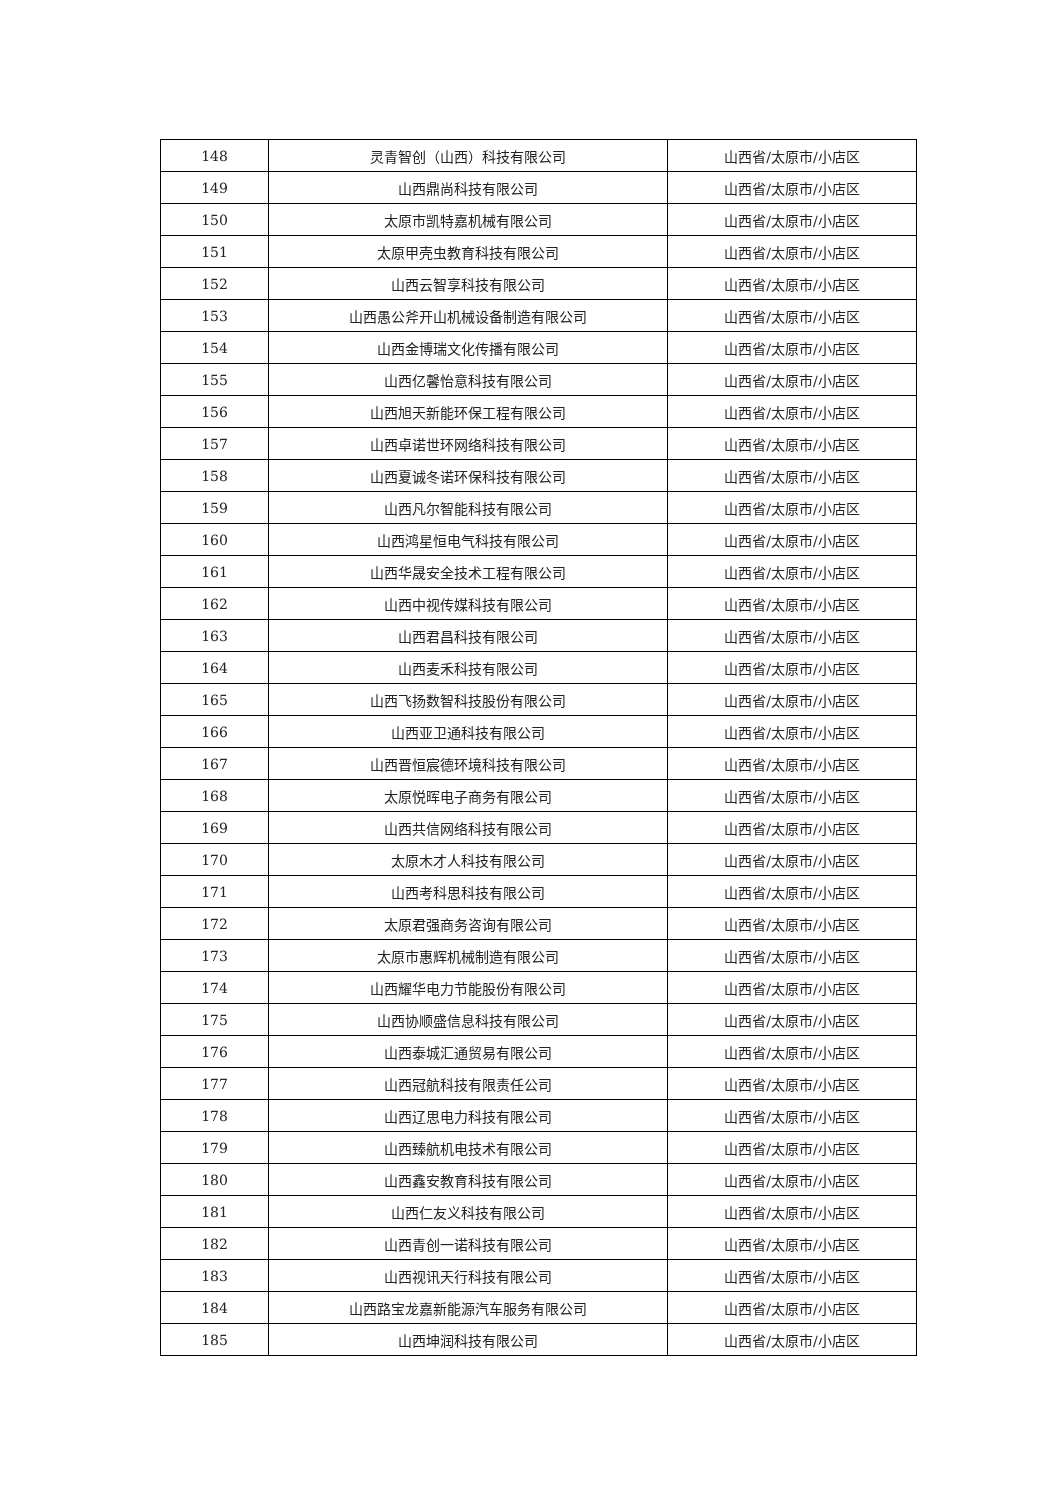| 148 | 灵青智创（山西）科技有限公司 | 山西省/太原市/小店区 |
| 149 | 山西鼎尚科技有限公司 | 山西省/太原市/小店区 |
| 150 | 太原市凯特嘉机械有限公司 | 山西省/太原市/小店区 |
| 151 | 太原甲壳虫教育科技有限公司 | 山西省/太原市/小店区 |
| 152 | 山西云智享科技有限公司 | 山西省/太原市/小店区 |
| 153 | 山西愚公斧开山机械设备制造有限公司 | 山西省/太原市/小店区 |
| 154 | 山西金博瑞文化传播有限公司 | 山西省/太原市/小店区 |
| 155 | 山西亿馨怡意科技有限公司 | 山西省/太原市/小店区 |
| 156 | 山西旭天新能环保工程有限公司 | 山西省/太原市/小店区 |
| 157 | 山西卓诺世环网络科技有限公司 | 山西省/太原市/小店区 |
| 158 | 山西夏诚冬诺环保科技有限公司 | 山西省/太原市/小店区 |
| 159 | 山西凡尔智能科技有限公司 | 山西省/太原市/小店区 |
| 160 | 山西鸿星恒电气科技有限公司 | 山西省/太原市/小店区 |
| 161 | 山西华晟安全技术工程有限公司 | 山西省/太原市/小店区 |
| 162 | 山西中视传媒科技有限公司 | 山西省/太原市/小店区 |
| 163 | 山西君昌科技有限公司 | 山西省/太原市/小店区 |
| 164 | 山西麦禾科技有限公司 | 山西省/太原市/小店区 |
| 165 | 山西飞扬数智科技股份有限公司 | 山西省/太原市/小店区 |
| 166 | 山西亚卫通科技有限公司 | 山西省/太原市/小店区 |
| 167 | 山西晋恒宸德环境科技有限公司 | 山西省/太原市/小店区 |
| 168 | 太原悦晖电子商务有限公司 | 山西省/太原市/小店区 |
| 169 | 山西共信网络科技有限公司 | 山西省/太原市/小店区 |
| 170 | 太原木才人科技有限公司 | 山西省/太原市/小店区 |
| 171 | 山西考科思科技有限公司 | 山西省/太原市/小店区 |
| 172 | 太原君强商务咨询有限公司 | 山西省/太原市/小店区 |
| 173 | 太原市惠辉机械制造有限公司 | 山西省/太原市/小店区 |
| 174 | 山西耀华电力节能股份有限公司 | 山西省/太原市/小店区 |
| 175 | 山西协顺盛信息科技有限公司 | 山西省/太原市/小店区 |
| 176 | 山西泰城汇通贸易有限公司 | 山西省/太原市/小店区 |
| 177 | 山西冠航科技有限责任公司 | 山西省/太原市/小店区 |
| 178 | 山西辽思电力科技有限公司 | 山西省/太原市/小店区 |
| 179 | 山西臻航机电技术有限公司 | 山西省/太原市/小店区 |
| 180 | 山西鑫安教育科技有限公司 | 山西省/太原市/小店区 |
| 181 | 山西仁友义科技有限公司 | 山西省/太原市/小店区 |
| 182 | 山西青创一诺科技有限公司 | 山西省/太原市/小店区 |
| 183 | 山西视讯天行科技有限公司 | 山西省/太原市/小店区 |
| 184 | 山西路宝龙嘉新能源汽车服务有限公司 | 山西省/太原市/小店区 |
| 185 | 山西坤润科技有限公司 | 山西省/太原市/小店区 |